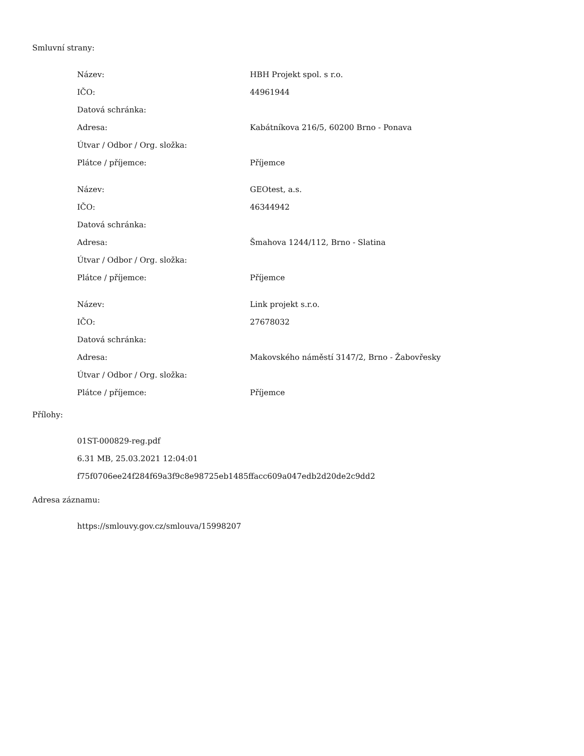Smluvní strany:
| Název: | HBH Projekt spol. s r.o. |
| IČO: | 44961944 |
| Datová schránka: | |
| Adresa: | Kabátníkova 216/5, 60200 Brno - Ponava |
| Útvar / Odbor / Org. složka: | |
| Plátce / příjemce: | Příjemce |
| Název: | GEOtest, a.s. |
| IČO: | 46344942 |
| Datová schránka: | |
| Adresa: | Šmahova 1244/112, Brno - Slatina |
| Útvar / Odbor / Org. složka: | |
| Plátce / příjemce: | Příjemce |
| Název: | Link projekt s.r.o. |
| IČO: | 27678032 |
| Datová schránka: | |
| Adresa: | Makovského náměstí 3147/2, Brno - Žabovřesky |
| Útvar / Odbor / Org. složka: | |
| Plátce / příjemce: | Příjemce |
Přílohy:
01ST-000829-reg.pdf
6.31 MB, 25.03.2021 12:04:01
f75f0706ee24f284f69a3f9c8e98725eb1485ffacc609a047edb2d20de2c9dd2
Adresa záznamu:
https://smlouvy.gov.cz/smlouva/15998207